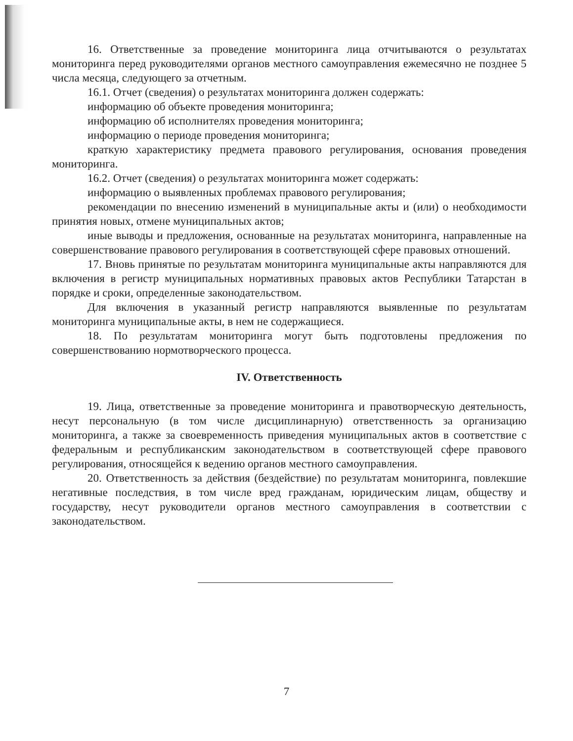16. Ответственные за проведение мониторинга лица отчитываются о результатах мониторинга перед руководителями органов местного самоуправления ежемесячно не позднее 5 числа месяца, следующего за отчетным.
16.1. Отчет (сведения) о результатах мониторинга должен содержать:
информацию об объекте проведения мониторинга;
информацию об исполнителях проведения мониторинга;
информацию о периоде проведения мониторинга;
краткую характеристику предмета правового регулирования, основания проведения мониторинга.
16.2. Отчет (сведения) о результатах мониторинга может содержать:
информацию о выявленных проблемах правового регулирования;
рекомендации по внесению изменений в муниципальные акты и (или) о необходимости принятия новых, отмене муниципальных актов;
иные выводы и предложения, основанные на результатах мониторинга, направленные на совершенствование правового регулирования в соответствующей сфере правовых отношений.
17. Вновь принятые по результатам мониторинга муниципальные акты направляются для включения в регистр муниципальных нормативных правовых актов Республики Татарстан в порядке и сроки, определенные законодательством.
Для включения в указанный регистр направляются выявленные по результатам мониторинга муниципальные акты, в нем не содержащиеся.
18. По результатам мониторинга могут быть подготовлены предложения по совершенствованию нормотворческого процесса.
IV. Ответственность
19. Лица, ответственные за проведение мониторинга и правотворческую деятельность, несут персональную (в том числе дисциплинарную) ответственность за организацию мониторинга, а также за своевременность приведения муниципальных актов в соответствие с федеральным и республиканским законодательством в соответствующей сфере правового регулирования, относящейся к ведению органов местного самоуправления.
20. Ответственность за действия (бездействие) по результатам мониторинга, повлекшие негативные последствия, в том числе вред гражданам, юридическим лицам, обществу и государству, несут руководители органов местного самоуправления в соответствии с законодательством.
7